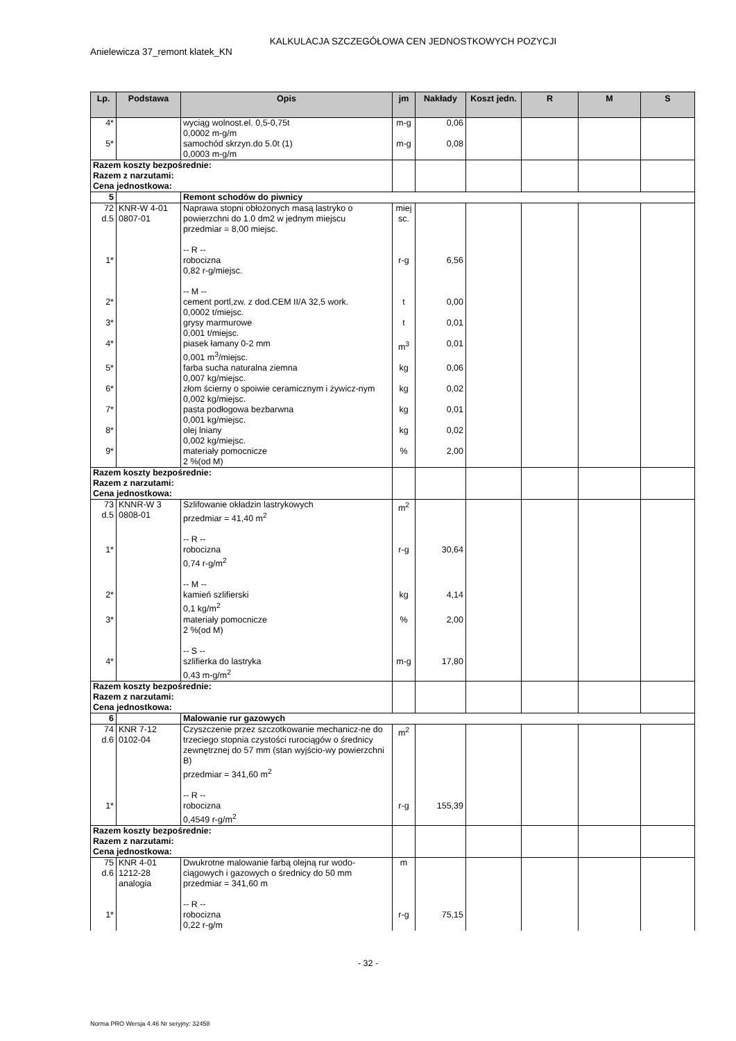KALKULACJA SZCZEGÓŁOWA CEN JEDNOSTKOWYCH POZYCJI
Anielewicza 37_remont klatek_KN
| Lp. | Podstawa | Opis | jm | Nakłady | Koszt jedn. | R | M | S |
| --- | --- | --- | --- | --- | --- | --- | --- | --- |
| 4* | | wyciąg wolnost.el. 0,5-0,75t 0,0002 m-g/m | m-g | 0,06 | | | | |
| 5* | | samochód skrzyn.do 5.0t (1) 0,0003 m-g/m | m-g | 0,08 | | | | |
| Razem koszty bezpośrednie: Razem z narzutami: Cena jednostkowa: | | | | | | | | |
| 5 | | Remont schodów do piwnicy | | | | | | |
| 72 d.5 | KNR-W 4-01 0807-01 | Naprawa stopni obłożonych masą lastryko o powierzchni do 1.0 dm2 w jednym miejscu przedmiar = 8,00 miejsc. -- R -- | miej sc. | | | | | |
| 1* | | robocizna 0,82 r-g/miejsc. -- M -- | r-g | 6,56 | | | | |
| 2* | | cement portl,zw. z dod.CEM II/A 32,5 work. 0,0002 t/miejsc. | t | 0,00 | | | | |
| 3* | | grysy marmurowe 0,001 t/miejsc. | t | 0,01 | | | | |
| 4* | | piasek łamany 0-2 mm 0,001 m<sup>3</sup>/miejsc. | m<sup>3</sup> | 0,01 | | | | |
| 5* | | farba sucha naturalna ziemna 0,007 kg/miejsc. | kg | 0,06 | | | | |
| 6* | | złom ścierny o spoiwie ceramicznym i żywicz-nym 0,002 kg/miejsc. | kg | 0,02 | | | | |
| 7* | | pasta podłogowa bezbarwna 0,001 kg/miejsc. | kg | 0,01 | | | | |
| 8* | | olej lniany 0,002 kg/miejsc. | kg | 0,02 | | | | |
| 9* | | materiały pomocnicze 2 %(od M) | % | 2,00 | | | | |
| Razem koszty bezpośrednie: Razem z narzutami: Cena jednostkowa: | | | | | | | | |
| 73 d.5 | KNNR-W 3 0808-01 | Szlifowanie okładzin lastrykowych przedmiar = 41,40 m<sup>2</sup> -- R -- | m<sup>2</sup> | | | | | |
| 1* | | robocizna 0,74 r-g/m<sup>2</sup> -- M -- | r-g | 30,64 | | | | |
| 2* | | kamień szlifierski 0,1 kg/m<sup>2</sup> | kg | 4,14 | | | | |
| 3* | | materiały pomocnicze 2 %(od M) -- S -- | % | 2,00 | | | | |
| 4* | | szlifierka do lastryka 0,43 m-g/m<sup>2</sup> | m-g | 17,80 | | | | |
| Razem koszty bezpośrednie: Razem z narzutami: Cena jednostkowa: | | | | | | | | |
| 6 | | Malowanie rur gazowych | | | | | | |
| 74 d.6 | KNR 7-12 0102-04 | Czyszczenie przez szczotkowanie mechanicz-ne do trzeciego stopnia czystości rurociągów o średnicy zewnętrznej do 57 mm (stan wyjścio-wy powierzchni B) przedmiar = 341,60 m<sup>2</sup> -- R -- | m<sup>2</sup> | | | | | |
| 1* | | robocizna 0,4549 r-g/m<sup>2</sup> | r-g | 155,39 | | | | |
| Razem koszty bezpośrednie: Razem z narzutami: Cena jednostkowa: | | | | | | | | |
| 75 d.6 | KNR 4-01 1212-28 analogia | Dwukrotne malowanie farbą olejną rur wodo-ciągowych i gazowych o średnicy do 50 mm przedmiar = 341,60 m -- R -- | m | | | | | |
| 1* | | robocizna 0,22 r-g/m | r-g | 75,15 | | | | |
- 32 -
Norma PRO Wersja 4.46 Nr seryjny: 32458